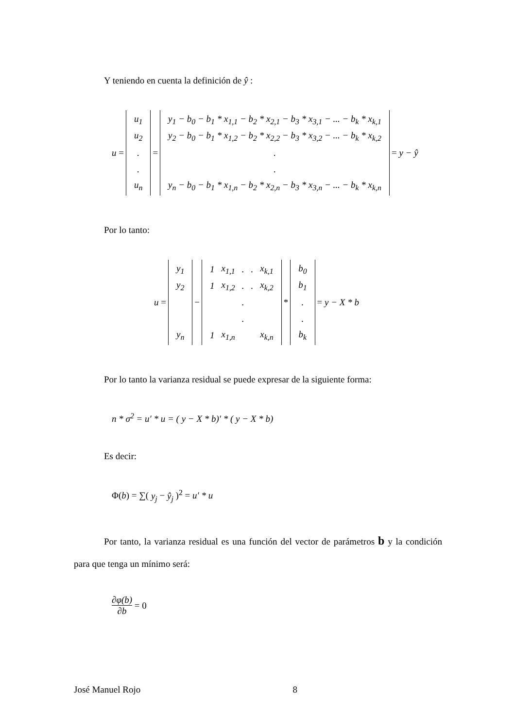Y teniendo en cuenta la definición de ŷ :
u =
| u<sub>1</sub> |
| u<sub>2</sub> |
| . |
| . |
| u<sub>n</sub> |
=
| y<sub>1</sub> − b<sub>0</sub> − b<sub>1</sub> * x<sub>1,1</sub> − b<sub>2</sub> * x<sub>2,1</sub> − b<sub>3</sub> * x<sub>3,1</sub> − ... − b<sub>k</sub> * x<sub>k,1</sub> |
| y<sub>2</sub> − b<sub>0</sub> − b<sub>1</sub> * x<sub>1,2</sub> − b<sub>2</sub> * x<sub>2,2</sub> − b<sub>3</sub> * x<sub>3,2</sub> − ... − b<sub>k</sub> * x<sub>k,2</sub> |
| . |
| . |
| y<sub>n</sub> − b<sub>0</sub> − b<sub>1</sub> * x<sub>1,n</sub> − b<sub>2</sub> * x<sub>2,n</sub> − b<sub>3</sub> * x<sub>3,n</sub> − ... − b<sub>k</sub> * x<sub>k,n</sub> |
= y − ŷ
Por lo tanto:
u =
| y<sub>1</sub> |
| y<sub>2</sub> |
| y<sub>n</sub> |
−
| 1 | x<sub>1,1</sub> | . | . | x<sub>k,1</sub> |
| 1 | x<sub>1,2</sub> | . | . | x<sub>k,2</sub> |
| | | . | | |
| | | . | | |
| 1 | x<sub>1,n</sub> | | | x<sub>k,n</sub> |
*
| b<sub>0</sub> |
| b<sub>1</sub> |
| . |
| . |
| b<sub>k</sub> |
= y − X * b
Por lo tanto la varianza residual se puede expresar de la siguiente forma:
n * σ<sup>2</sup> = u′ * u = ( y − X * b)′ * ( y − X * b)
Es decir:
Φ(b) = ∑( y<sub>j</sub> − ŷ<sub>j</sub> )<sup>2</sup> = u′ * u
Por tanto, la varianza residual es una función del vector de parámetros b y la condición para que tenga un mínimo será:
∂φ(b) ∂b = 0
José Manuel Rojo 8